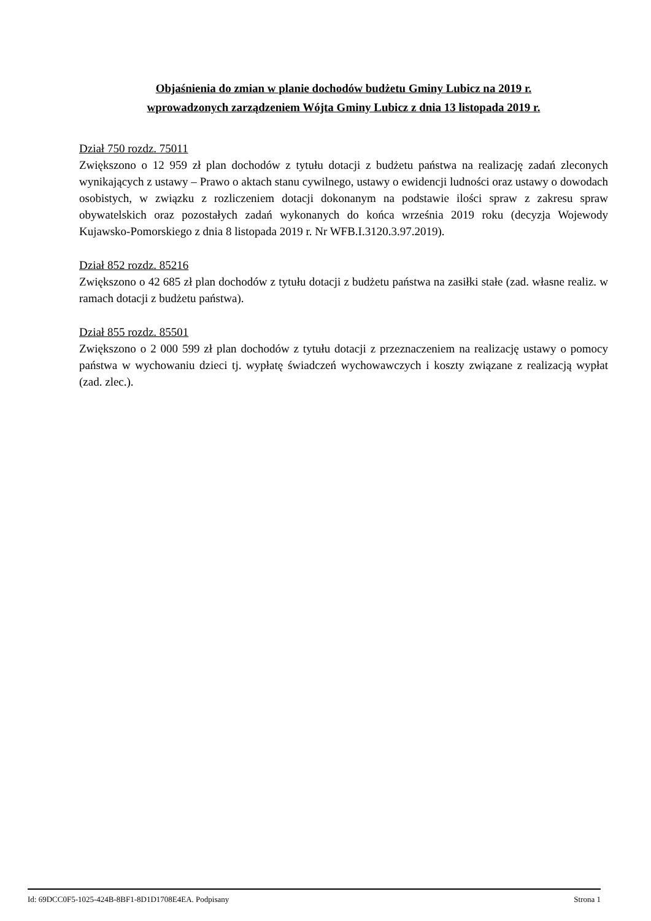Objaśnienia do zmian w planie dochodów budżetu Gminy Lubicz na 2019 r.
wprowadzonych zarządzeniem Wójta Gminy Lubicz z dnia 13 listopada 2019 r.
Dział 750 rozdz. 75011
Zwiększono o 12 959 zł plan dochodów z tytułu dotacji z budżetu państwa na realizację zadań zleconych wynikających z ustawy – Prawo o aktach stanu cywilnego, ustawy o ewidencji ludności oraz ustawy o dowodach osobistych, w związku z rozliczeniem dotacji dokonanym na podstawie ilości spraw z zakresu spraw obywatelskich oraz pozostałych zadań wykonanych do końca września 2019 roku (decyzja Wojewody Kujawsko-Pomorskiego z dnia 8 listopada 2019 r. Nr WFB.I.3120.3.97.2019).
Dział 852 rozdz. 85216
Zwiększono o 42 685 zł plan dochodów z tytułu dotacji z budżetu państwa na zasiłki stałe (zad. własne realiz. w ramach dotacji z budżetu państwa).
Dział 855 rozdz. 85501
Zwiększono o 2 000 599 zł plan dochodów z tytułu dotacji z przeznaczeniem na realizację ustawy o pomocy państwa w wychowaniu dzieci tj. wypłatę świadczeń wychowawczych i koszty związane z realizacją wypłat (zad. zlec.).
Id: 69DCC0F5-1025-424B-8BF1-8D1D1708E4EA. Podpisany Strona 1